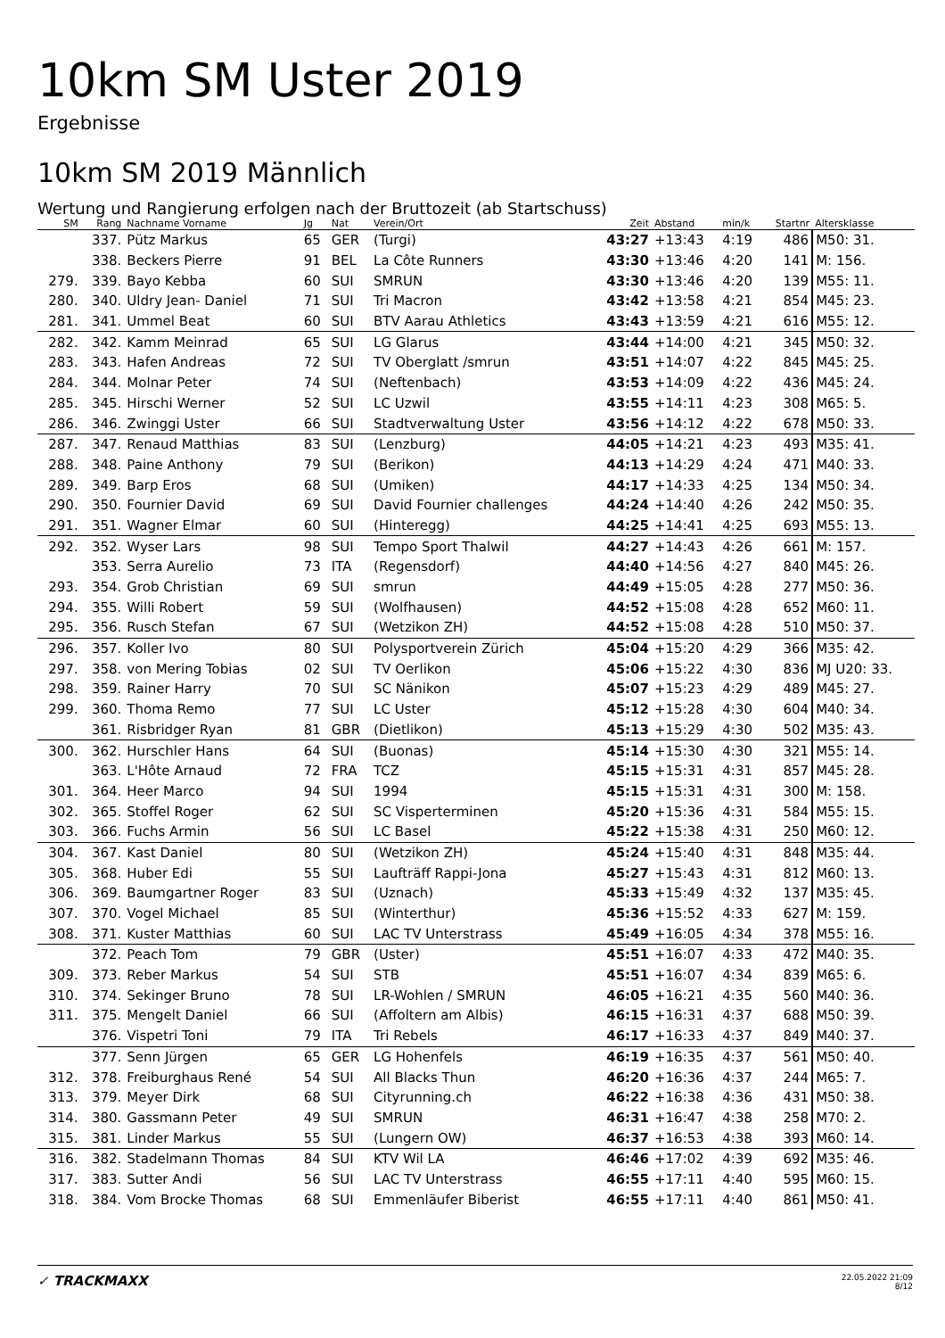10km SM Uster 2019
Ergebnisse
10km SM 2019 Männlich
Wertung und Rangierung erfolgen nach der Bruttozeit (ab Startschuss)
| SM | Rang | Nachname Vorname | Jg | Nat | Verein/Ort | Zeit | Abstand | min/k | Startnr | Altersklasse |
| --- | --- | --- | --- | --- | --- | --- | --- | --- | --- | --- |
| | 337. | Pütz Markus | 65 | GER | (Turgi) | 43:27 | +13:43 | 4:19 | 486 | M50: 31. |
| | 338. | Beckers Pierre | 91 | BEL | La Côte Runners | 43:30 | +13:46 | 4:20 | 141 | M: 156. |
| 279. | 339. | Bayo Kebba | 60 | SUI | SMRUN | 43:30 | +13:46 | 4:20 | 139 | M55: 11. |
| 280. | 340. | Uldry Jean- Daniel | 71 | SUI | Tri Macron | 43:42 | +13:58 | 4:21 | 854 | M45: 23. |
| 281. | 341. | Ummel Beat | 60 | SUI | BTV Aarau Athletics | 43:43 | +13:59 | 4:21 | 616 | M55: 12. |
| 282. | 342. | Kamm Meinrad | 65 | SUI | LG Glarus | 43:44 | +14:00 | 4:21 | 345 | M50: 32. |
| 283. | 343. | Hafen Andreas | 72 | SUI | TV Oberglatt /smrun | 43:51 | +14:07 | 4:22 | 845 | M45: 25. |
| 284. | 344. | Molnar Peter | 74 | SUI | (Neftenbach) | 43:53 | +14:09 | 4:22 | 436 | M45: 24. |
| 285. | 345. | Hirschi Werner | 52 | SUI | LC Uzwil | 43:55 | +14:11 | 4:23 | 308 | M65: 5. |
| 286. | 346. | Zwinggi Uster | 66 | SUI | Stadtverwaltung Uster | 43:56 | +14:12 | 4:22 | 678 | M50: 33. |
| 287. | 347. | Renaud Matthias | 83 | SUI | (Lenzburg) | 44:05 | +14:21 | 4:23 | 493 | M35: 41. |
| 288. | 348. | Paine Anthony | 79 | SUI | (Berikon) | 44:13 | +14:29 | 4:24 | 471 | M40: 33. |
| 289. | 349. | Barp Eros | 68 | SUI | (Umiken) | 44:17 | +14:33 | 4:25 | 134 | M50: 34. |
| 290. | 350. | Fournier David | 69 | SUI | David Fournier challenges | 44:24 | +14:40 | 4:26 | 242 | M50: 35. |
| 291. | 351. | Wagner Elmar | 60 | SUI | (Hinteregg) | 44:25 | +14:41 | 4:25 | 693 | M55: 13. |
| 292. | 352. | Wyser Lars | 98 | SUI | Tempo Sport Thalwil | 44:27 | +14:43 | 4:26 | 661 | M: 157. |
| | 353. | Serra Aurelio | 73 | ITA | (Regensdorf) | 44:40 | +14:56 | 4:27 | 840 | M45: 26. |
| 293. | 354. | Grob Christian | 69 | SUI | smrun | 44:49 | +15:05 | 4:28 | 277 | M50: 36. |
| 294. | 355. | Willi Robert | 59 | SUI | (Wolfhausen) | 44:52 | +15:08 | 4:28 | 652 | M60: 11. |
| 295. | 356. | Rusch Stefan | 67 | SUI | (Wetzikon ZH) | 44:52 | +15:08 | 4:28 | 510 | M50: 37. |
| 296. | 357. | Koller Ivo | 80 | SUI | Polysportverein Zürich | 45:04 | +15:20 | 4:29 | 366 | M35: 42. |
| 297. | 358. | von Mering Tobias | 02 | SUI | TV Oerlikon | 45:06 | +15:22 | 4:30 | 836 | MJ U20: 33. |
| 298. | 359. | Rainer Harry | 70 | SUI | SC Nänikon | 45:07 | +15:23 | 4:29 | 489 | M45: 27. |
| 299. | 360. | Thoma Remo | 77 | SUI | LC Uster | 45:12 | +15:28 | 4:30 | 604 | M40: 34. |
| | 361. | Risbridger Ryan | 81 | GBR | (Dietlikon) | 45:13 | +15:29 | 4:30 | 502 | M35: 43. |
| 300. | 362. | Hurschler Hans | 64 | SUI | (Buonas) | 45:14 | +15:30 | 4:30 | 321 | M55: 14. |
| | 363. | L'Hôte Arnaud | 72 | FRA | TCZ | 45:15 | +15:31 | 4:31 | 857 | M45: 28. |
| 301. | 364. | Heer Marco | 94 | SUI | 1994 | 45:15 | +15:31 | 4:31 | 300 | M: 158. |
| 302. | 365. | Stoffel Roger | 62 | SUI | SC Visperterminen | 45:20 | +15:36 | 4:31 | 584 | M55: 15. |
| 303. | 366. | Fuchs Armin | 56 | SUI | LC Basel | 45:22 | +15:38 | 4:31 | 250 | M60: 12. |
| 304. | 367. | Kast Daniel | 80 | SUI | (Wetzikon ZH) | 45:24 | +15:40 | 4:31 | 848 | M35: 44. |
| 305. | 368. | Huber Edi | 55 | SUI | Laufträff Rappi-Jona | 45:27 | +15:43 | 4:31 | 812 | M60: 13. |
| 306. | 369. | Baumgartner Roger | 83 | SUI | (Uznach) | 45:33 | +15:49 | 4:32 | 137 | M35: 45. |
| 307. | 370. | Vogel Michael | 85 | SUI | (Winterthur) | 45:36 | +15:52 | 4:33 | 627 | M: 159. |
| 308. | 371. | Kuster Matthias | 60 | SUI | LAC TV Unterstrass | 45:49 | +16:05 | 4:34 | 378 | M55: 16. |
| | 372. | Peach Tom | 79 | GBR | (Uster) | 45:51 | +16:07 | 4:33 | 472 | M40: 35. |
| 309. | 373. | Reber Markus | 54 | SUI | STB | 45:51 | +16:07 | 4:34 | 839 | M65: 6. |
| 310. | 374. | Sekinger Bruno | 78 | SUI | LR-Wohlen / SMRUN | 46:05 | +16:21 | 4:35 | 560 | M40: 36. |
| 311. | 375. | Mengelt Daniel | 66 | SUI | (Affoltern am Albis) | 46:15 | +16:31 | 4:37 | 688 | M50: 39. |
| | 376. | Vispetri Toni | 79 | ITA | Tri Rebels | 46:17 | +16:33 | 4:37 | 849 | M40: 37. |
| | 377. | Senn Jürgen | 65 | GER | LG Hohenfels | 46:19 | +16:35 | 4:37 | 561 | M50: 40. |
| 312. | 378. | Freiburghaus René | 54 | SUI | All Blacks Thun | 46:20 | +16:36 | 4:37 | 244 | M65: 7. |
| 313. | 379. | Meyer Dirk | 68 | SUI | Cityrunning.ch | 46:22 | +16:38 | 4:36 | 431 | M50: 38. |
| 314. | 380. | Gassmann Peter | 49 | SUI | SMRUN | 46:31 | +16:47 | 4:38 | 258 | M70: 2. |
| 315. | 381. | Linder Markus | 55 | SUI | (Lungern OW) | 46:37 | +16:53 | 4:38 | 393 | M60: 14. |
| 316. | 382. | Stadelmann Thomas | 84 | SUI | KTV Wil LA | 46:46 | +17:02 | 4:39 | 692 | M35: 46. |
| 317. | 383. | Sutter Andi | 56 | SUI | LAC TV Unterstrass | 46:55 | +17:11 | 4:40 | 595 | M60: 15. |
| 318. | 384. | Vom Brocke Thomas | 68 | SUI | Emmenläufer Biberist | 46:55 | +17:11 | 4:40 | 861 | M50: 41. |
✓ TRACKMAXX
22.05.2022 21:09
8/12